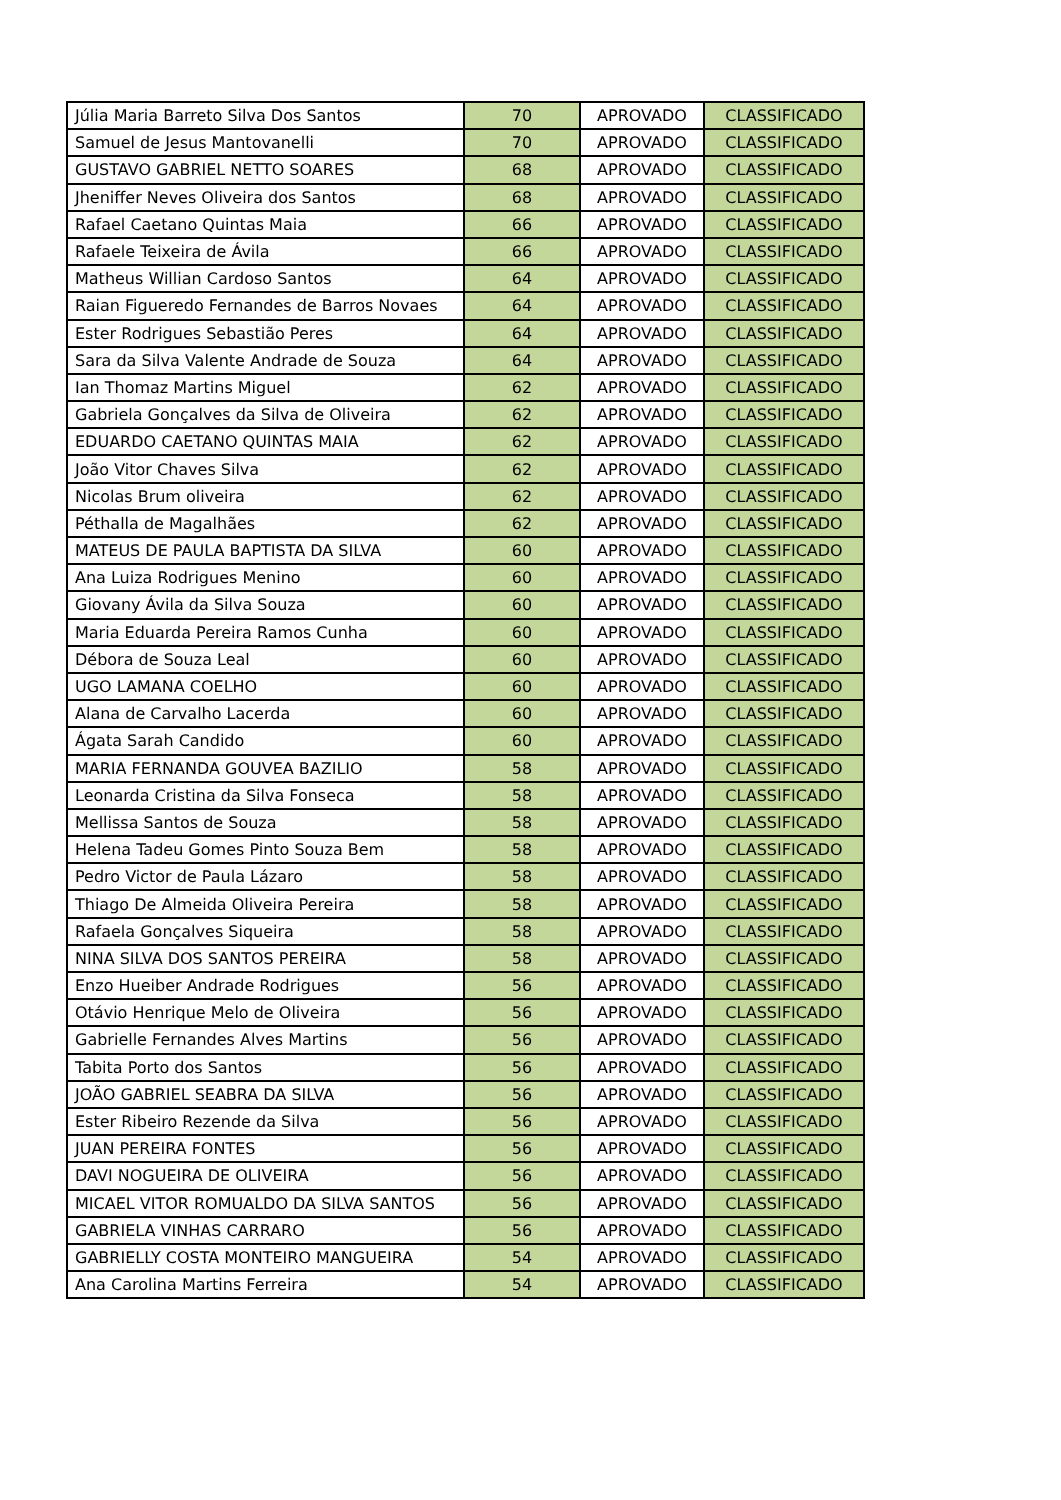| Júlia Maria Barreto Silva Dos Santos | 70 | APROVADO | CLASSIFICADO |
| Samuel de Jesus Mantovanelli | 70 | APROVADO | CLASSIFICADO |
| GUSTAVO GABRIEL NETTO SOARES | 68 | APROVADO | CLASSIFICADO |
| Jheniffer Neves Oliveira dos Santos | 68 | APROVADO | CLASSIFICADO |
| Rafael Caetano Quintas Maia | 66 | APROVADO | CLASSIFICADO |
| Rafaele Teixeira de Ávila | 66 | APROVADO | CLASSIFICADO |
| Matheus Willian Cardoso Santos | 64 | APROVADO | CLASSIFICADO |
| Raian Figueredo Fernandes de Barros Novaes | 64 | APROVADO | CLASSIFICADO |
| Ester Rodrigues Sebastião Peres | 64 | APROVADO | CLASSIFICADO |
| Sara da Silva Valente Andrade de Souza | 64 | APROVADO | CLASSIFICADO |
| Ian Thomaz Martins Miguel | 62 | APROVADO | CLASSIFICADO |
| Gabriela Gonçalves da Silva de Oliveira | 62 | APROVADO | CLASSIFICADO |
| EDUARDO CAETANO QUINTAS MAIA | 62 | APROVADO | CLASSIFICADO |
| João Vitor Chaves Silva | 62 | APROVADO | CLASSIFICADO |
| Nicolas Brum oliveira | 62 | APROVADO | CLASSIFICADO |
| Péthalla de Magalhães | 62 | APROVADO | CLASSIFICADO |
| MATEUS DE PAULA BAPTISTA DA SILVA | 60 | APROVADO | CLASSIFICADO |
| Ana Luiza Rodrigues Menino | 60 | APROVADO | CLASSIFICADO |
| Giovany Ávila da Silva Souza | 60 | APROVADO | CLASSIFICADO |
| Maria Eduarda Pereira Ramos Cunha | 60 | APROVADO | CLASSIFICADO |
| Débora de Souza Leal | 60 | APROVADO | CLASSIFICADO |
| UGO LAMANA COELHO | 60 | APROVADO | CLASSIFICADO |
| Alana de Carvalho Lacerda | 60 | APROVADO | CLASSIFICADO |
| Ágata Sarah Candido | 60 | APROVADO | CLASSIFICADO |
| MARIA FERNANDA GOUVEA BAZILIO | 58 | APROVADO | CLASSIFICADO |
| Leonarda Cristina da Silva Fonseca | 58 | APROVADO | CLASSIFICADO |
| Mellissa Santos de Souza | 58 | APROVADO | CLASSIFICADO |
| Helena Tadeu Gomes Pinto Souza Bem | 58 | APROVADO | CLASSIFICADO |
| Pedro Victor de Paula Lázaro | 58 | APROVADO | CLASSIFICADO |
| Thiago De Almeida Oliveira Pereira | 58 | APROVADO | CLASSIFICADO |
| Rafaela Gonçalves Siqueira | 58 | APROVADO | CLASSIFICADO |
| NINA SILVA DOS SANTOS PEREIRA | 58 | APROVADO | CLASSIFICADO |
| Enzo Hueiber Andrade Rodrigues | 56 | APROVADO | CLASSIFICADO |
| Otávio Henrique Melo de Oliveira | 56 | APROVADO | CLASSIFICADO |
| Gabrielle Fernandes Alves Martins | 56 | APROVADO | CLASSIFICADO |
| Tabita Porto dos Santos | 56 | APROVADO | CLASSIFICADO |
| JOÃO GABRIEL SEABRA DA SILVA | 56 | APROVADO | CLASSIFICADO |
| Ester Ribeiro Rezende da Silva | 56 | APROVADO | CLASSIFICADO |
| JUAN PEREIRA FONTES | 56 | APROVADO | CLASSIFICADO |
| DAVI NOGUEIRA DE OLIVEIRA | 56 | APROVADO | CLASSIFICADO |
| MICAEL VITOR ROMUALDO DA SILVA SANTOS | 56 | APROVADO | CLASSIFICADO |
| GABRIELA VINHAS CARRARO | 56 | APROVADO | CLASSIFICADO |
| GABRIELLY COSTA MONTEIRO MANGUEIRA | 54 | APROVADO | CLASSIFICADO |
| Ana Carolina Martins Ferreira | 54 | APROVADO | CLASSIFICADO |